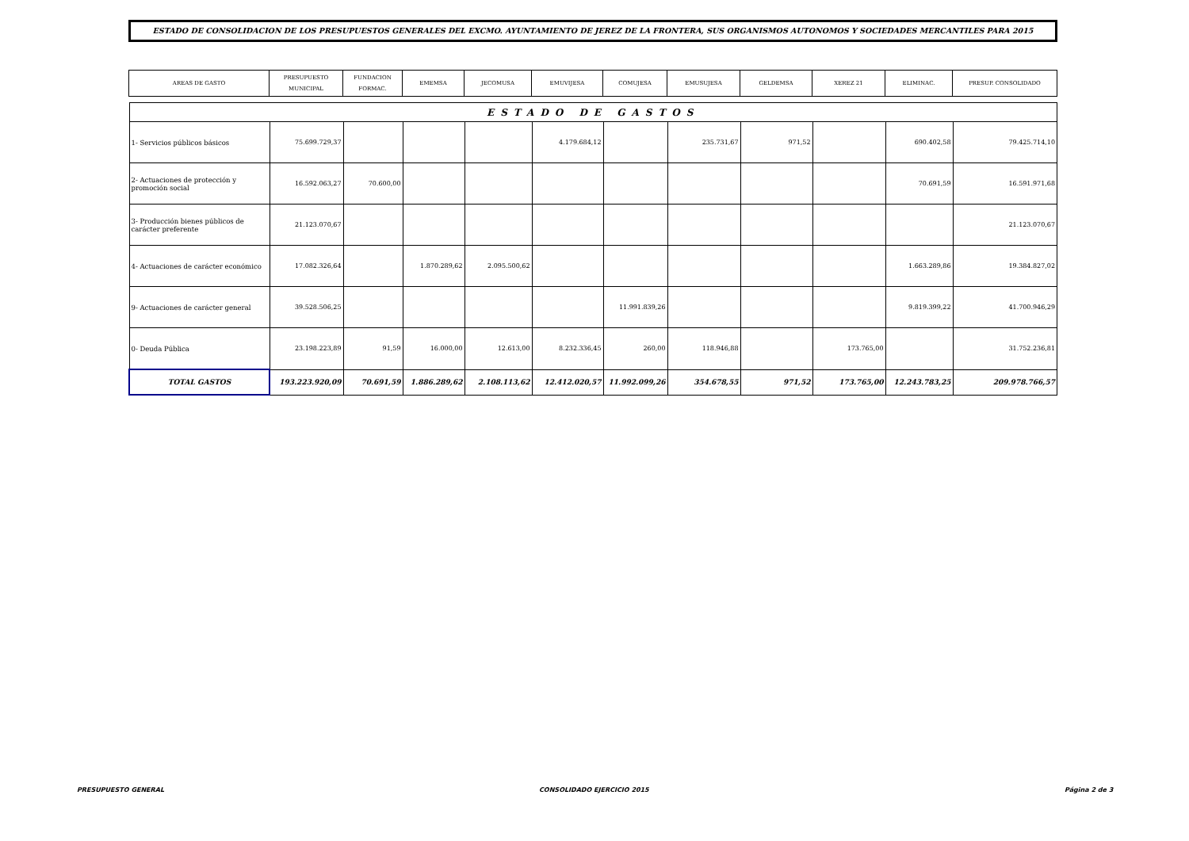ESTADO DE CONSOLIDACION DE LOS PRESUPUESTOS GENERALES DEL EXCMO. AYUNTAMIENTO DE JEREZ DE LA FRONTERA, SUS ORGANISMOS AUTONOMOS Y SOCIEDADES MERCANTILES PARA 2015
| AREAS DE GASTO | PRESUPUESTO MUNICIPAL | FUNDACION FORMAC. | EMEMSA | JECOMUSA | EMUVIJESA | COMUJESA | EMUSUJESA | GELDEMSA | XEREZ 21 | ELIMINAC. | PRESUP. CONSOLIDADO |
| --- | --- | --- | --- | --- | --- | --- | --- | --- | --- | --- | --- |
| ESTADO DE GASTOS | | | | | | | | | | | |
| 1- Servicios públicos básicos | 75.699.729,37 | | | | 4.179.684,12 | | 235.731,67 | 971,52 | | 690.402,58 | 79.425.714,10 |
| 2- Actuaciones de protección y promoción social | 16.592.063,27 | 70.600,00 | | | | | | | | 70.691,59 | 16.591.971,68 |
| 3- Producción bienes públicos de carácter preferente | 21.123.070,67 | | | | | | | | | | 21.123.070,67 |
| 4- Actuaciones de carácter económico | 17.082.326,64 | | 1.870.289,62 | 2.095.500,62 | | | | | | 1.663.289,86 | 19.384.827,02 |
| 9- Actuaciones de carácter general | 39.528.506,25 | | | | | 11.991.839,26 | | | | 9.819.399,22 | 41.700.946,29 |
| 0- Deuda Pública | 23.198.223,89 | 91,59 | 16.000,00 | 12.613,00 | 8.232.336,45 | 260,00 | 118.946,88 | | 173.765,00 | | 31.752.236,81 |
| TOTAL GASTOS | 193.223.920,09 | 70.691,59 | 1.886.289,62 | 2.108.113,62 | 12.412.020,57 | 11.992.099,26 | 354.678,55 | 971,52 | 173.765,00 | 12.243.783,25 | 209.978.766,57 |
PRESUPUESTO GENERAL CONSOLIDADO EJERCICIO 2015 Página 2 de 3